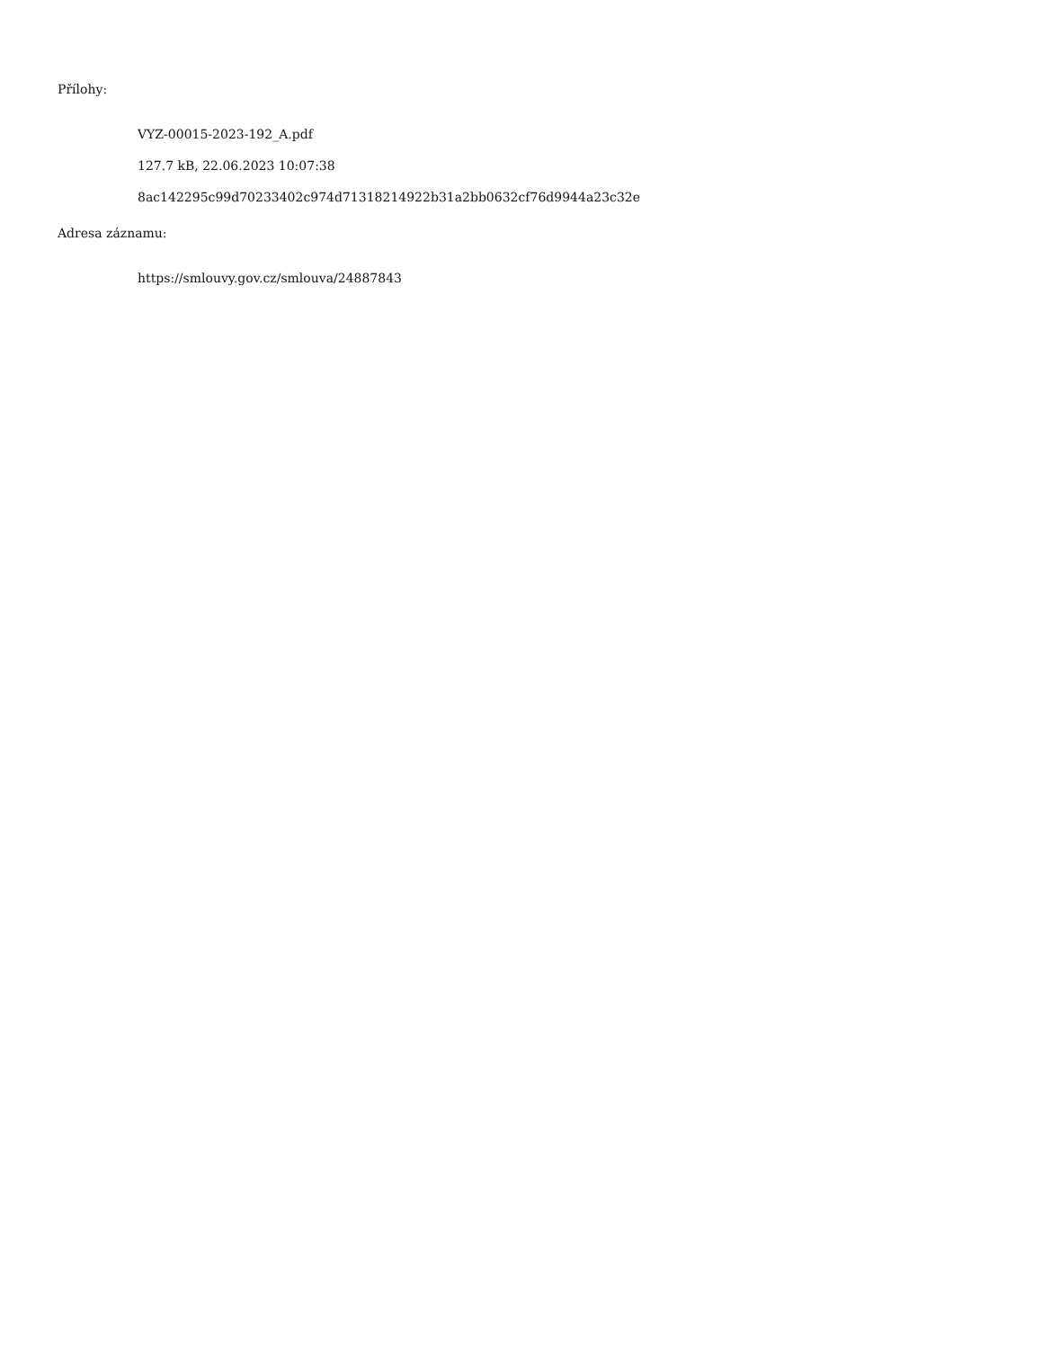Přílohy:
VYZ-00015-2023-192_A.pdf
127.7 kB, 22.06.2023 10:07:38
8ac142295c99d70233402c974d71318214922b31a2bb0632cf76d9944a23c32e
Adresa záznamu:
https://smlouvy.gov.cz/smlouva/24887843